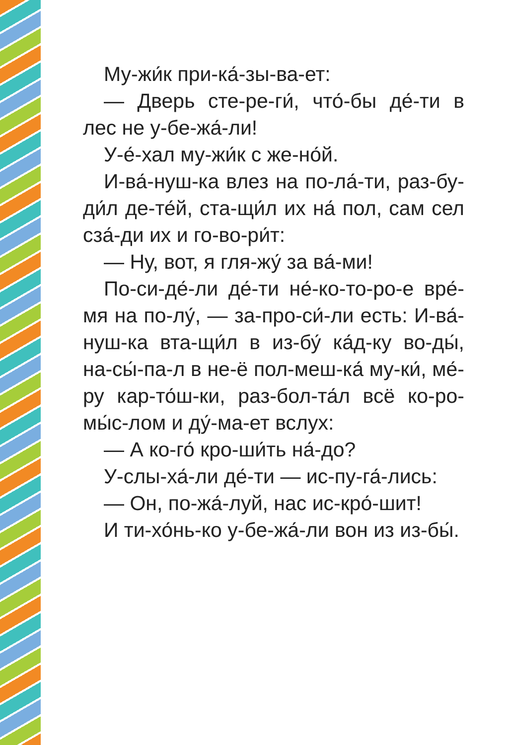Му-жи́к при-ка́-зы-ва-ет:
— Дверь сте-ре-ги́, что́-бы де́-ти в лес не у-бе-жа́-ли!
У-е́-хал му-жи́к с же-но́й.
И-ва́-нуш-ка влез на по-ла́-ти, раз-бу-ди́л де-те́й, ста-щи́л их на́ пол, сам сел сза́-ди их и го-во-ри́т:
— Ну, вот, я гля-жу́ за ва́-ми!
По-си-де́-ли де́-ти не́-ко-то-ро-е вре́-мя на по-лу́, — за-про-си́-ли есть: И-ва́-нуш-ка вта-щи́л в из-бу́ ка́д-ку во-ды́, на-сы́-па-л в не-ё пол-меш-ка́ му-ки́, ме́-ру кар-то́ш-ки, раз-бол-та́л всё ко-ро-мы́с-лом и ду́-ма-ет вслух:
— А ко-го́ кро-ши́ть на́-до?
У-слы-ха́-ли де́-ти — ис-пу-га́-лись:
— Он, по-жа́-луй, нас ис-кро́-шит!
И ти-хо́нь-ко у-бе-жа́-ли вон из из-бы́.